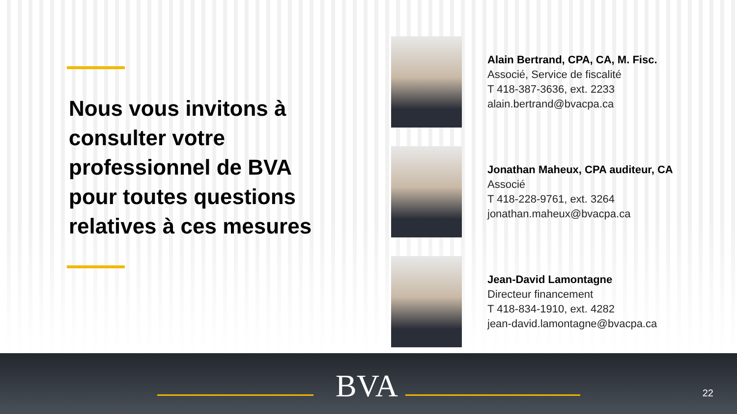Nous vous invitons à consulter votre professionnel de BVA pour toutes questions relatives à ces mesures
Alain Bertrand, CPA, CA, M. Fisc.
Associé, Service de fiscalité
T 418-387-3636, ext. 2233
alain.bertrand@bvacpa.ca
Jonathan Maheux, CPA auditeur, CA
Associé
T 418-228-9761, ext. 3264
jonathan.maheux@bvacpa.ca
Jean-David Lamontagne
Directeur financement
T 418-834-1910, ext. 4282
jean-david.lamontagne@bvacpa.ca
BVA 22